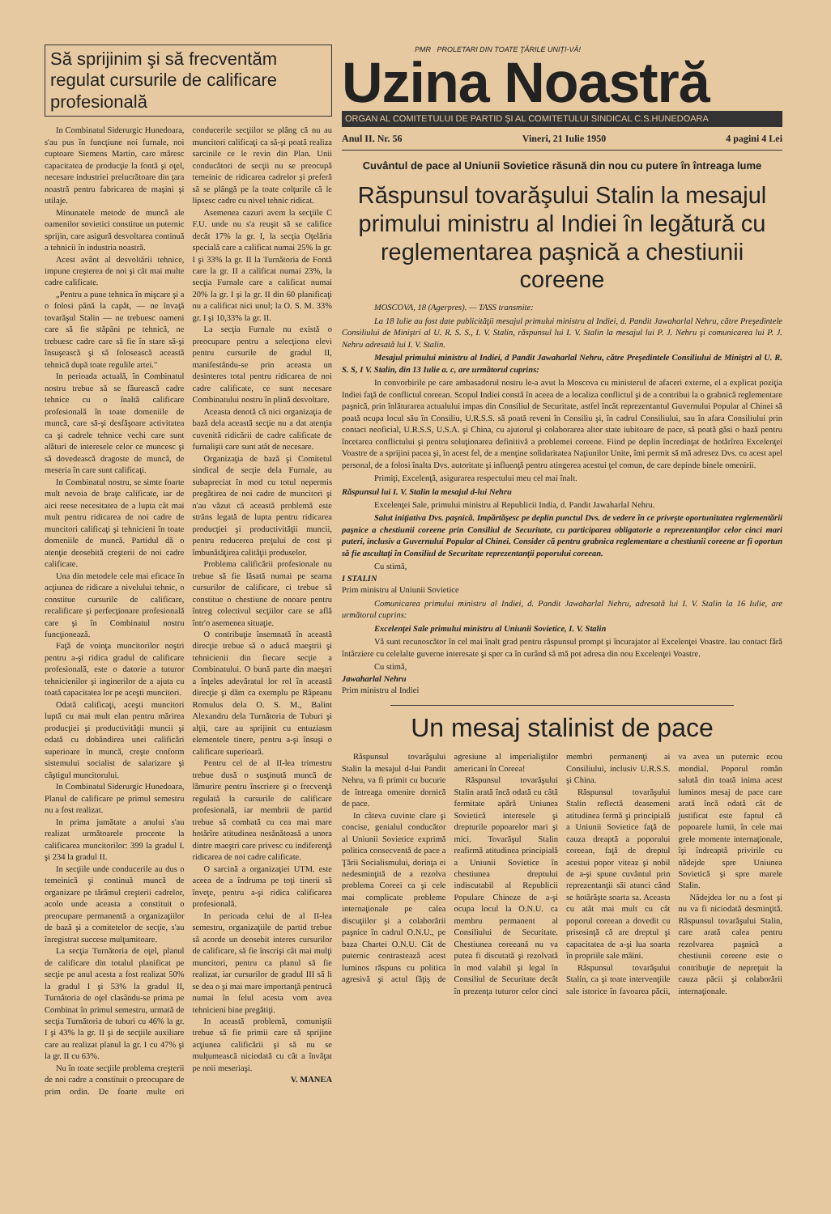Să sprijinim şi să frecventăm regulat cursurile de calificare profesională
In Combinatul Siderurgic Hunedoara, s'au pus în funcţiune noi furnale, noi cuptoare Siemens Martin, care măresc capacitatea de producţie la fontă şi oţel, necesare industriei prelucrătoare din ţara noastră pentru fabricarea de maşini şi utilaje.
Minunatele metode de muncă ale oamenilor sovietici constitue un puternic sprijin, care asigură desvoltarea continuă a tehnicii în industria noastră.
Acest avânt al desvoltării tehnice, impune creşterea de noi şi cât mai multe cadre calificate.
„Pentru a pune tehnica în mişcare şi a o folosi până la capăt, — ne învaţă tovarăşul Stalin — ne trebuesc oameni care să fie stăpâni pe tehnică, ne trebuesc cadre care să fie în stare să-şi însuşească şi să folosească această tehnică după toate regulile artei."
In perioada actuală, în Combinatul nostru trebue să se făurească cadre tehnice cu o înaltă calificare profesională în toate domeniile de muncă, care să-şi desfăşoare activitatea ca şi cadrele tehnice vechi care sunt alături de interesele celor ce muncesc şi să dovedească dragoste de muncă, de meseria în care sunt calificaţi.
In Combinatul nostru, se simte foarte mult nevoia de braţe calificate, iar de aici reese necesitatea de a lupta cât mai mult pentru ridicarea de noi cadre de muncitori calificaţi şi tehnicieni în toate domeniile de muncă. Partidul dă o atenţie deosebită creşterii de noi cadre calificate.
Una din metodele cele mai eficace în acţiunea de ridicare a nivelului tehnic, o constitue cursurile de calificare, recalificare şi perfecţionare profesională care şi în Combinatul nostru funcţionează.
Faţă de voinţa muncitorilor noştri pentru a-şi ridica gradul de calificare profesională, este o datorie a tuturor tehnicienilor şi inginerilor de a ajuta cu toată capacitatea lor pe aceşti muncitori.
Odată calificaţi, aceşti muncitori luptă cu mai mult elan pentru mărirea producţiei şi productivităţii muncii şi odată cu dobândirea unei calificări superioare în muncă, creşte conform sistemului socialist de salarizare şi câştigul muncitorului.
In Combinatul Siderurgic Hunedoara, Planul de calificare pe primul semestru nu a fost realizat.
In prima jumătate a anului s'au realizat următoarele procente la calificarea muncitorilor: 399 la gradul I. şi 234 la gradul II.
In secţiile unde conducerile au dus o temeinică şi continuă muncă de organizare pe tărâmul creşterii cadrelor, acolo unde aceasta a constituit o preocupare permanentă a organizaţiilor de bază şi a comitetelor de secţie, s'au înregistrat succese mulţumitoare.
La secţia Turnătoria de oţel, planul de calificare din totalul planificat pe secţie pe anul acesta a fost realizat 50% la gradul I şi 53% la gradul II, Turnătoria de oţel clasându-se prima pe Combinat în primul semestru, urmată de secţia Turnătoria de tuburi cu 46% la gr. I şi 43% la gr. II şi de secţiile auxiliare care au realizat planul la gr. I cu 47% şi la gr. II cu 63%.
Nu în toate secţiile problema creşterii de noi cadre a constituit o preocupare de prim ordin. De foarte multe ori conducerile secţiilor se plâng că nu au muncitori calificaţi ca să-şi poată realiza sarcinile ce le revin din Plan. Unii conducători de secţii nu se preocupă temeinic de ridicarea cadrelor şi preferă să se plângă pe la toate colţurile că le lipsesc cadre cu nivel tehnic ridicat.
Asemenea cazuri avem la secţiile C F.U. unde nu s'a reuşit să se califice decât 17% la gr. I, la secţia Oţelăria specială care a calificat numai 25% la gr. I şi 33% la gr. II la Turnătoria de Fontă care la gr. II a calificat numai 23%, la secţia Furnale care a calificat numai 20% la gr. I şi la gr. II din 60 planificaţi nu a calificat nici unul; la O. S. M. 33% gr. I şi 10,33% la gr. II.
La secţia Furnale nu există o preocupare pentru a selecţiona elevi pentru cursurile de gradul II, manifestându-se prin aceasta un desinteres total pentru ridicarea de noi cadre calificate, ce sunt necesare Combinatului nostru în plină desvoltare.
Aceasta denotă că nici organizaţia de bază dela această secţie nu a dat atenţia cuvenită ridicării de cadre calificate de furnalişti care sunt atât de necesare.
Organizaţia de bază şi Comitetul sindical de secţie dela Furnale, au subapreciat în mod cu totul nepermis pregătirea de noi cadre de muncitori şi n'au văzut că această problemă este strâns legată de lupta pentru ridicarea producţiei şi productivităţii muncii, pentru reducerea preţului de cost şi îmbunătăţirea calităţii produselor.
Problema calificării profesionale nu trebue să fie lăsată numai pe seama cursurilor de calificare, ci trebue să constitue o chestiune de onoare pentru întreg colectivul secţiilor care se află într'o asemenea situaţie.
O contribuţie însemnată în această direcţie trebue să o aducă maeştrii şi tehnicienii din fiecare secţie a Combinatului. O bună parte din maeştri a înţeles adevăratul lor rol în această direcţie şi dăm ca exemplu pe Râpeanu Romulus dela O. S. M., Balint Alexandru dela Turnătoria de Tuburi şi alţii, care au sprijinit cu entuziasm elementele tinere, pentru a-şi însuşi o calificare superioară.
Pentru cel de al II-lea trimestru trebue dusă o susţinută muncă de lămurire pentru înscriere şi o frecvenţă regulată la cursurile de calificare profesională, iar membrii de partid trebue să combată cu cea mai mare hotărîre atitudinea nesănătoasă a unora dintre maeştri care privesc cu indiferenţă ridicarea de noi cadre calificate.
O sarcină a organizaţiei UTM. este aceea de a îndruma pe toţi tinerii să înveţe, pentru a-şi ridica calificarea profesională.
In perioada celui de al II-lea semestru, organizaţiile de partid trebue să acorde un deosebit interes cursurilor de calificare, să fie înscrişi cât mai mulţi muncitori, pentru ca planul să fie realizat, iar cursurilor de gradul III să li se dea o şi mai mare importanţă pentrucă numai în felul acesta vom avea tehnicieni bine pregătiţi.
In această problemă, comuniştii trebue să fie primii care să sprijine acţiunea calificării şi să nu se mulţumească niciodată cu cât a învăţat pe noii meseriaşi.
V. MANEA
PMR PROLETARI DIN TOATE ŢĂRILE UNIŢI-VĂ!
Uzina Noastră
ORGAN AL COMITETULUI DE PARTID ŞI AL COMITETULUI SINDICAL C.S.HUNEDOARA
Anul II. Nr. 56 Vineri, 21 Iulie 1950 4 pagini 4 Lei
Cuvântul de pace al Uniunii Sovietice răsună din nou cu putere în întreaga lume
Răspunsul tovarăşului Stalin la mesajul primului ministru al Indiei în legătură cu reglementarea paşnică a chestiunii coreene
MOSCOVA, 18 (Agerpres). — TASS transmite:
La 18 Iulie au fost date publicităţii mesajul primului ministru al Indiei, d. Pandit Jawaharlal Nehru, către Preşedintele Consiliului de Miniştri al U. R. S. S., I. V. Stalin, răspunsul lui I. V. Stalin la mesajul lui P. J. Nehru şi comunicarea lui P. J. Nehru adresată lui I. V. Stalin.
Mesajul primului ministru al Indiei, d Pandit Jawaharlal Nehru, către Preşedintele Consiliului de Miniştri al U. R. S. S, I V. Stalin, din 13 Iulie a. c, are următorul cuprins:
In convorbirile pe care ambasadorul nostru le-a avut la Moscova cu ministerul de afaceri externe, el a explicat poziţia Indiei faţă de conflictul coreean. Scopul Indiei constă în aceea de a localiza conflictul şi de a contribui la o grabnică reglementare paşnică, prin înlăturarea actualului impas din Consiliul de Securitate, astfel încât reprezentantul Guvernului Popular al Chinei să poată ocupa locul său în Consiliu, U.R.S.S. să poată reveni în Consiliu şi, în cadrul Consiliului, sau în afara Consiliului prin contact neoficial, U.R.S.S, U.S.A. şi China, cu ajutorul şi colaborarea altor state iubitoare de pace, să poată găsi o bază pentru încetarea conflictului şi pentru soluţionarea definitivă a problemei coreene. Fiind pe deplin încredinţat de hotărîrea Excelenţei Voastre de a sprijini pacea şi, în acest fel, de a menţine solidaritatea Naţiunilor Unite, îmi permit să mă adresez Dvs. cu acest apel personal, de a folosi înalta Dvs. autoritate şi influenţă pentru atingerea acestui ţel comun, de care depinde binele omenirii.
Primiţi, Excelenţă, asigurarea respectului meu cel mai înalt.
Răspunsul lui I. V. Stalin la mesajul d-lui Nehru
Excelenţei Sale, primului ministru al Republicii India, d. Pandit Jawaharlal Nehru.
Salut iniţiativa Dvs. paşnică. Impărtăşesc pe deplin punctul Dvs. de vedere în ce priveşte oportunitatea reglementării paşnice a chestiunii coreene prin Consiliul de Securitate, cu participarea obligatorie a reprezentanţilor celor cinci mari puteri, inclusiv a Guvernului Popular al Chinei. Consider că pentru grabnica reglementare a chestiunii coreene ar fi oportun să fie ascultaţi în Consiliul de Securitate reprezentanţii poporului coreean.
Cu stimă,
I STALIN
Prim ministru al Uniunii Sovietice
Comunicarea primului ministru al Indiei, d. Pandit Jawaharlal Nehru, adresată lui I. V. Stalin la 16 Iulie, are următorul cuprins:
Excelenţei Sale primului ministru al Uniunii Sovietice, I. V. Stalin
Vă sunt recunoscător în cel mai înalt grad pentru răspunsul prompt şi încurajator al Excelenţei Voastre. Iau contact fără întârziere cu celelalte guverne interesate şi sper ca în curând să mă pot adresa din nou Excelenţei Voastre.
Cu stimă,
Jawaharlal Nehru
Prim ministru al Indiei
Un mesaj stalinist de pace
Răspunsul tovarăşului Stalin la mesajul d-lui Pandit Nehru, va fi primit cu bucurie de întreaga omenire dornică de pace.
In câteva cuvinte clare şi concise, genialul conducător al Uniunii Sovietice exprimă politica consecventă de pace a Ţării Socialismului, dorinţa ei nedesminţită de a rezolva problema Coreei ca şi cele mai complicate probleme internaţionale pe calea discuţiilor şi a colaborării paşnice în cadrul O.N.U., pe baza Chartei O.N.U. Cât de puternic contrastează acest luminos răspuns cu politica agresivă şi actul făţiş de agresiune al imperialiştilor americani în Coreea!
Răspunsul tovarăşului Stalin arată încă odată cu câtă fermitate apără Uniunea Sovietică interesele şi drepturile popoarelor mari şi mici. Tovarăşul Stalin reafirmă atitudinea principială a Uniunii Sovietice în chestiunea dreptului indiscutabil al Republicii Populare Chineze de a-şi ocupa locul la O.N.U. ca membru permanent al Consiliului de Securitate. Chestiunea coreeană nu va putea fi discutată şi rezolvată în mod valabil şi legal în Consiliul de Securitate decât în prezenţa tuturor celor cinci membri permanenţi ai Consiliului, inclusiv U.R.S.S. şi China.
Răspunsul tovarăşului Stalin reflectă deasemeni atitudinea fermă şi principială a Uniunii Sovietice faţă de cauza dreaptă a poporului coreean, faţă de dreptul acestui popor viteaz şi nobil de a-şi spune cuvântul prin reprezentanţii săi atunci când se hotărăşte soarta sa. Aceasta cu atât mai mult cu cât poporul coreean a dovedit cu prisosinţă că are dreptul şi capacitatea de a-şi lua soarta în propriile sale mâini.
Răspunsul tovarăşului Stalin, ca şi toate intervenţiile sale istorice în favoarea păcii, va avea un puternic ecou mondial. Poporul român salută din toată inima acest luminos mesaj de pace care arată încă odată cât de justificat este faptul că popoarele lumii, în cele mai grele momente internaţionale, îşi îndreaptă privirile cu nădejde spre Uniunea Sovietică şi spre marele Stalin.
Nădejdea lor nu a fost şi nu va fi niciodată desminţită. Răspunsul tovarăşului Stalin, care arată calea pentru rezolvarea paşnică a chestiunii coreene este o contribuţie de nepreţuit la cauza păcii şi colaborării internaţionale.